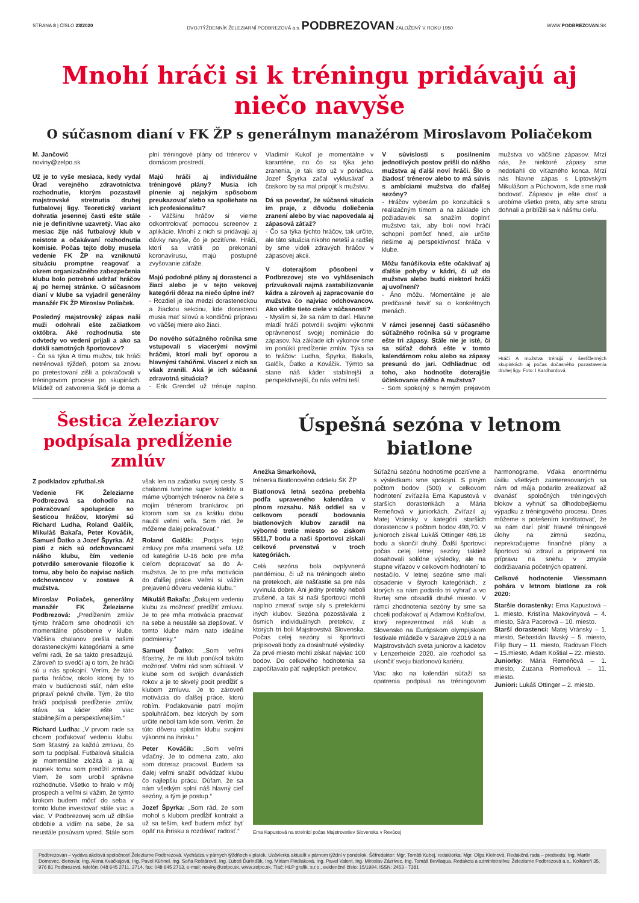STRANA 8 | ČÍSLO 23/2020 DVOJTÝŽDENNÍK ŽELEZIARNÍ PODBREZOVÁ a.s. PODBREZOVAN ZALOŽENÝ V ROKU 1950 WWW.PODBREZOVAN.SK
Mnohí hráči si k tréningu pridávajú aj niečo navyše
O súčasnom dianí v FK ŽP s generálnym manažérom Miroslavom Poliačekom
M. Jančovič
noviny@zelpo.sk
Už je to vyše mesiaca, kedy vydal Úrad verejného zdravotníctva rozhodnutie, ktorým pozastavil majstrovské stretnutia druhej futbalovej ligy. Teoretický variant dohratia jesennej časti ešte stále nie je definitívne uzavretý. Viac ako mesiac žije náš futbalový klub v neistote a očakávaní rozhodnutia komisie. Počas tejto doby musela vedenie FK ŽP na vzniknutú situáciu promptne reagovať a okrem organizačného zabezpečenia klubu bolo potrebné udržať hráčov aj po hernej stránke. O súčasnom dianí v klube sa vyjadril generálny manažér FK ŽP Miroslav Poliaček.
Posledný majstrovský zápas naši muži odohrali ešte začiatkom októbra. Aké rozhodnutia ste odvtedy vo vedení prijali a ako sa dotkli samotných športovcov?
- Čo sa týka A tímu mužov, tak hráči netrénovali týždeň, potom sa znovu po pretestovaní zišli a pokračovali v tréningovom procese po skupinách. Mládež od zatvorenia škôl je doma a plní tréningové plány od trénerov v domácom prostredí.
Majú hráči aj individuálne tréningové plány? Musia ich plnenie aj nejakým spôsobom preukazovať alebo sa spoliehate na ich profesionalitu?
- Väčšinu hráčov si vieme odkontrolovať pomocou screenov z aplikácie. Mnohí z nich si pridávajú aj dávky navyše, čo je pozitívne. Hráči, ktorí sa vrátili po prekonaní koronavírusu, majú postupné zvyšovanie záťaže.
Majú podobné plány aj dorastenci a žiaci alebo je v tejto vekovej kategórii dôraz na niečo úplne iné?
- Rozdiel je iba medzi dorasteneckou a žiackou sekciou, kde dorastenci musia mať silovú a kondičnú prípravu vo väčšej miere ako žiaci.
Do nového súťažného ročníka sme vstupovali s viacerými novými hráčmi, ktorí mali byť oporou a hlavnými ťahúňmi. Viacerí z nich sa však zranili. Aká je ich súčasná zdravotná situácia?
- Erik Grendel už trénuje naplno. Vladimír Kukoľ je momentálne v karanténe, no čo sa týka jeho zranenia, je tak isto už v poriadku. Jozef Špyrka začal vyklusávať a čoskoro by sa mal pripojiť k mužstvu.
Dá sa povedať, že súčasná situácia im praje, z dôvodu doliečenia zranení alebo by viac napovedala aj zápasová záťaž?
- Čo sa týka týchto hráčov, tak určite, ale táto situácia nikoho neteší a radšej by sme videli zdravých hráčov v zápasovej akcii.
V doterajšom pôsobení v Podbrezovej ste vo vyhláseniach prízvukovali najmä zastabilizovanie kádra a zároveň aj zapracovanie do mužstva čo najviac odchovancov. Ako vidíte tieto ciele v súčasnosti?
- Myslím si, že sa nám to darí. Hlavne mladí hráči potvrdili svojimi výkonmi oprávnenosť svojej nominácie do zápasov. Na základe ich výkonov sme im ponúkli predĺženie zmlúv. Týka sa to hráčov: Ludha, Špyrka, Bakaľa, Galčík, Ďatko a Kováčik. Týmto sa stane náš káder stabilnejší a perspektívnejší, čo nás veľmi teší.
V súvislosti s posilnením jednotlivých postov prišli do nášho mužstva aj ďalší noví hráči. Šlo o žiadosť trénerov alebo to má súvis s ambíciami mužstva do ďalšej sezóny?
- Hráčov vyberám po konzultácii s realizačným tímom a na základe ich požiadaviek sa snažím doplniť mužstvo tak, aby boli noví hráči schopní pomôcť hneď, ale určite riešime aj perspektívnosť hráča v klube.
Môžu fanúšikovia ešte očakávať aj ďalšie pohyby v kádri, či už do mužstva alebo budú niektorí hráči aj uvoľnení?
- Áno môžu. Momentálne je ale predčasné baviť sa o konkrétnych menách.
V rámci jesennej časti súčasného súťažného ročníka sú v programe ešte tri zápasy. Stále nie je isté, či sa súťaž dohrá ešte v tomto kalendárnom roku alebo sa zápasy presunú do jari. Odhliadnuc od toho, ako hodnotíte doterajšie účinkovanie nášho A mužstva?
- Som spokojný s herným prejavom mužstva vo väčšine zápasov. Mrzí nás, že niektoré zápasy sme nedotiahli do víťazného konca. Mrzí nás hlavne zápas s Liptovským Mikulášom a Púchovom, kde sme mali bodovať. Zápasov je ešte dosť a urobíme všetko preto, aby sme stratu dohnali a priblížili sa k nášmu cieľu.
Hráči A mužstva trénujú v šesťčlenných skupinkách aj počas dočasného pozastavenia druhej ligy. Foto: I Kardhordová
Šestica železiarov podpísala predĺženie zmlúv
Z podkladov zpfutbal.sk
Vedenie FK Železiarne Podbrezová sa dohodlo na pokračovaní spolupráce so šesticou hráčov, ktorými sú Richard Ludha, Roland Galčík, Mikuláš Bakaľa, Peter Kováčik, Samuel Ďatko a Jozef Špyrka. Až piati z nich sú odchovancami nášho klubu, čím vedenie potvrdilo smerovanie filozofie k tomu, aby bolo čo najviac našich odchovancov v zostave A mužstva.
Miroslav Poliaček, generálny manažér FK Železiarne Podbrezová: „Predĺžením zmlúv týmto hráčom sme ohodnotili ich momentálne pôsobenie v klube. Väčšina chalanov prešla našimi dorasteneckými kategóriami a sme veľmi radi, že sa takto presadzujú. Zároveň to svedčí aj o tom, že hráči sú u nás spokojní. Verím, že táto partia hráčov, okolo ktorej by to malo v budúcnosti stáť, nám ešte pripraví pekné chvíle. Tým, že títo hráči podpísali predĺženie zmlúv, stáva sa káder ešte viac stabilnejším a perspektívnejším.“
Richard Ludha: „V prvom rade sa chcem poďakovať vedeniu klubu. Som šťastný za každú zmluvu, čo som tu podpísal. Futbalová situácia je momentálne zložitá a ja aj napriek tomu som predĺžil zmluvu. Viem, že som urobil správne rozhodnutie. Všetko to hralo v môj prospech a veľmi si vážim, že týmto krokom budem môcť do seba v tomto klube investovať stále viac a viac. V Podbrezovej som už dlhšie obdobie a vidím na sebe, že sa neustále posúvam vpred. Stále som však len na začiatku svojej cesty. S chalanmi tvoríme super kolektív a máme výborných trénerov na čele s mojím trénerom brankárov, pri ktorom som sa za krátku dobu naučil veľmi veľa. Som rád, že môžeme ďalej pokračovať.“
Roland Galčík: „Podpis tejto zmluvy pre mňa znamená veľa. Už od kategórie U-16 bolo pre mňa cieľom dopracovať sa do A-mužstva. Je to pre mňa motivácia do ďalšej práce. Veľmi si vážim prejavenú dôveru vedenia klubu.“
Mikuláš Bakaľa: „Ďakujem vedeniu klubu za možnosť predĺžiť zmluvu. Je to pre mňa motivácia pracovať na sebe a neustále sa zlepšovať. V tomto klube mám nato ideálne podmienky.“
Samuel Ďatko: „Som veľmi šťastný, že mi klub ponúkol takúto možnosť. Veľmi rád som súhlasil. V klube som od svojich dvanástich rokov a je to skvelý pocit predĺžiť s klubom zmluvu. Je to zároveň motivácia do ďalšej práce, ktorú robím. Poďakovanie patrí mojím spoluhráčom, bez ktorých by som určite nebol tam kde som. Verím, že túto dôveru splatím klubu svojimi výkonmi na ihrisku.“
Peter Kováčik: „Som veľmi vďačný. Je to odmena zato, ako som doteraz pracoval. Budem sa ďalej veľmi snažiť odvádzať klubu čo najlepšiu prácu. Dúfam, že sa nám všetkým splní náš hlavný cieľ sezóny, a tým je postup.“
Jozef Špyrka: „Som rád, že som mohol s klubom predĺžiť kontrakt a už sa teším, keď budem môcť byť opäť na ihrisku a rozdávať radosť.“
Úspešná sezóna v letnom biatlone
Anežka Smarkoňová,
trénerka Biatlonového oddielu ŠK ŽP
Biatlonová letná sezóna prebehla podľa upraveného kalendára v plnom rozsahu. Náš oddiel sa v celkovom poradí bodovania biatlonových klubov zaradil na výborné tretie miesto so ziskom 5511,7 bodu a naši športovci získali celkové prvenstvá v troch kategóriách.
Celá sezóna bola ovplyvnená pandémiou, či už na tréningoch alebo na pretekoch, ale našťastie sa pre nás vyvinula dobre. Ani jedny preteky neboli zrušené, a tak si naši športovci mohli naplno zmerať svoje sily s pretekármi iných klubov. Sezóna pozostávala z ôsmich individuálnych pretekov, z ktorých tri boli Majstrovstvá Slovenska. Počas celej sezóny si športovci pripisovali body za dosiahnuté výsledky. Za prvé miesto mohli získať najviac 100 bodov. Do celkového hodnotenia sa započítavalo päť najlepších pretekov.
Súťažnú sezónu hodnotíme pozitívne a s výsledkami sme spokojní. S plným počtom bodov (500) v celkovom hodnotení zvíťazila Ema Kapustová v starších dorastenkách a Mária Remeňová v juniorkách. Zvíťazil aj Matej Vránsky v kategórii starších dorastencov s počtom bodov 498,70. V junioroch získal Lukáš Ottinger 486,18 bodu a skončil druhý. Ďalší športovci počas celej letnej sezóny taktiež dosahovali solídne výsledky, ale na stupne víťazov v celkovom hodnotení to nestačilo. V letnej sezóne sme mali obsadenie v štyroch kategóriách, z ktorých sa nám podarilo tri vyhrať a vo štvrtej sme obsadili druhé miesto. V rámci zhodnotenia sezóny by sme sa chceli poďakovať aj Adamovi Koštiaľovi, ktorý reprezentoval náš klub a Slovensko na Európskom olympijskom festivale mládeže v Sarajeve 2019 a na Majstrovstvách sveta juniorov a kadetov v Lenzerheide 2020, ale rozhodol sa ukončiť svoju biatlonovú kariéru.
Viac ako na kalendári súťaží sa opatrenia podpísali na tréningovom harmonograme. Vďaka enormnému úsiliu všetkých zainteresovaných sa nám od mája podarilo zrealizovať až dvanásť spoločných tréningových blokov a vyhnúť sa dlhodobejšiemu výpadku z tréningového procesu. Dnes môžeme s potešením konštatovať, že sa nám darí plniť hlavné tréningové úlohy na zimnú sezónu, neprekračujeme finančné plány a športovci sú zdraví a pripravení na prípravu na snehu v zmysle dodržiavania početných opatrení.
Celkové hodnotenie Viessmann pohára v letnom biatlone za rok 2020:
Staršie dorastenky: Ema Kapustová – 1. miesto, Kristína Makovínyová – 4. miesto, Sára Pacerová – 10. miesto.
Starší dorastenci: Matej Vránsky – 1. miesto, Sebastián Ilavský – 5. miesto, Filip Bury – 11. miesto, Radovan Floch – 15.miesto, Adam Koštial – 22. miesto.
Juniorky: Mária Remeňová – 1. miesto, Zuzana Remeňová – 11. miesto.
Juniori: Lukáš Ottinger – 2. miesto.
Ema Kapustová na strelnici počas Majstrovstiev Slovenska v Revúcej
Podbrezovan – vydáva akciová spoločnosť Železiarne Podbrezová. Vychádza v párnych týždňoch v piatok. Uzávierka aktualít v párnom týždni v pondelok. Šéfredaktor: Mgr. Tomáš Kubej, redaktorka: Mgr. Oľga Kleinová. Redakčná rada – predseda: Ing. Martin Domovec, členovia: Ing. Alena Kvačkajová, Ing. Pavol Kühnel, Ing. Soňa Roštárová, Ing. Ľuboš Ďurinďák, Ing. Miriam Pindiaková, Ing. Pavel Valent, Ing. Miroslav Zázrivec, Ing. Tomáš Bevilaqua. Redakcia a administratíva: Železiarne Podbrezová a.s., Kolkáreň 35, 976 81 Podbrezová, telefón: 048 645 2711, 2714, fax: 048 645 2713, e-mail: noviny@zelpo.sk, www.zelpo.sk. Tlač: HLP grafik, s.r.o., evidenčné číslo: 15/1994. ISSN: 2453 - 7381